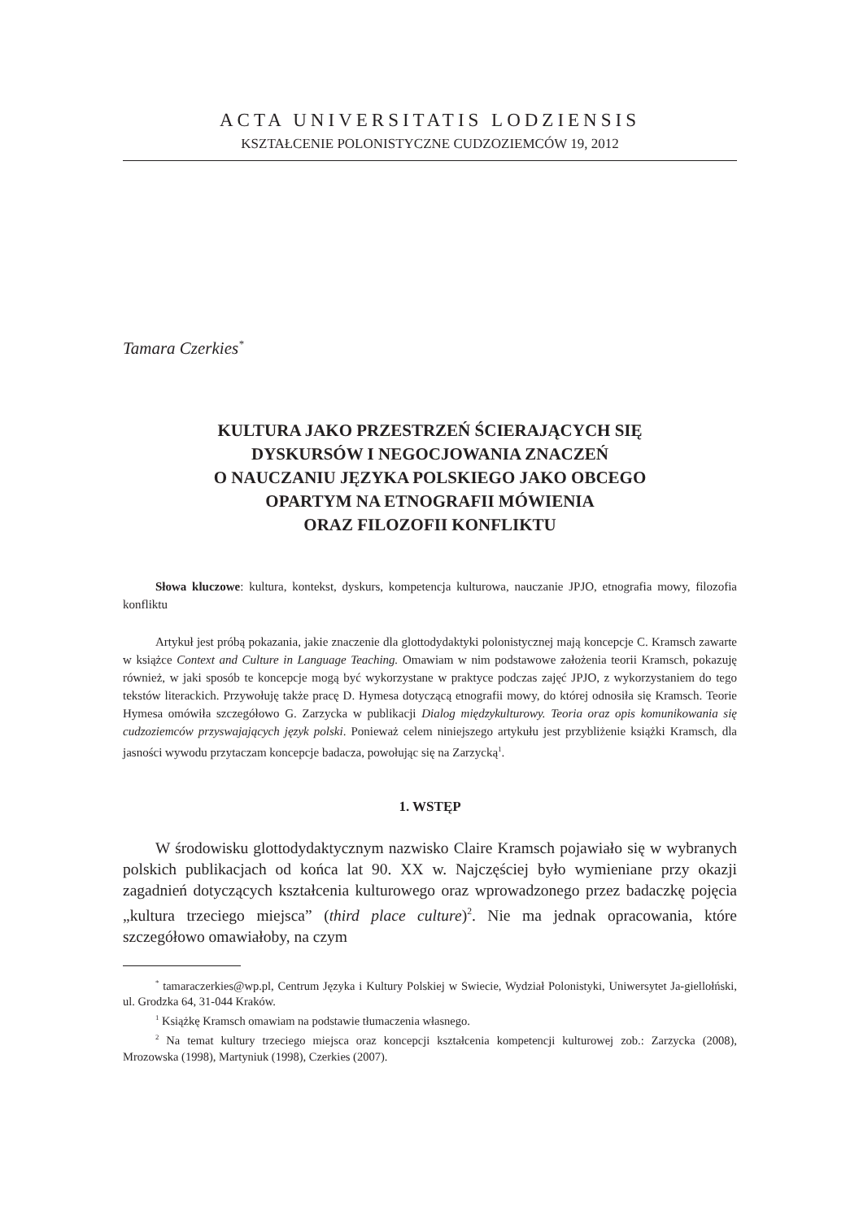ACTA UNIVERSITATIS LODZIENSIS
KSZTAŁCENIE POLONISTYCZNE CUDZOZIEMCÓW 19, 2012
Tamara Czerkies<sup>*</sup>
KULTURA JAKO PRZESTRZEŃ ŚCIERAJĄCYCH SIĘ
DYSKURSÓW I NEGOCJOWANIA ZNACZEŃ
O NAUCZANIU JĘZYKA POLSKIEGO JAKO OBCEGO
OPARTYM NA ETNOGRAFII MÓWIENIA
ORAZ FILOZOFII KONFLIKTU
Słowa kluczowe: kultura, kontekst, dyskurs, kompetencja kulturowa, nauczanie JPJO, etnografia mowy, filozofia konfliktu
Artykuł jest próbą pokazania, jakie znaczenie dla glottodydaktyki polonistycznej mają koncepcje C. Kramsch zawarte w książce Context and Culture in Language Teaching. Omawiam w nim podstawowe założenia teorii Kramsch, pokazuję również, w jaki sposób te koncepcje mogą być wykorzystane w praktyce podczas zajęć JPJO, z wykorzystaniem do tego tekstów literackich. Przywołuję także pracę D. Hymesa dotyczącą etnografii mowy, do której odnosiła się Kramsch. Teorie Hymesa omówiła szczegółowo G. Zarzycka w publikacji Dialog międzykulturowy. Teoria oraz opis komunikowania się cudzoziemców przyswajających język polski. Ponieważ celem niniejszego artykułu jest przybliżenie książki Kramsch, dla jasności wywodu przytaczam koncepcje badacza, powołując się na Zarzycką<sup>1</sup>.
1. WSTĘP
W środowisku glottodydaktycznym nazwisko Claire Kramsch pojawiało się w wybranych polskich publikacjach od końca lat 90. XX w. Najczęściej było wymieniane przy okazji zagadnień dotyczących kształcenia kulturowego oraz wprowadzonego przez badaczkę pojęcia „kultura trzeciego miejsca” (third place culture)<sup>2</sup>. Nie ma jednak opracowania, które szczegółowo omawiałoby, na czym
<sup>*</sup> tamaraczerkies@wp.pl, Centrum Języka i Kultury Polskiej w Swiecie, Wydział Polonistyki, Uniwersytet Ja-giellołński, ul. Grodzka 64, 31-044 Kraków.
<sup>1</sup> Książkę Kramsch omawiam na podstawie tłumaczenia własnego.
<sup>2</sup> Na temat kultury trzeciego miejsca oraz koncepcji kształcenia kompetencji kulturowej zob.: Zarzycka (2008), Mrozowska (1998), Martyniuk (1998), Czerkies (2007).